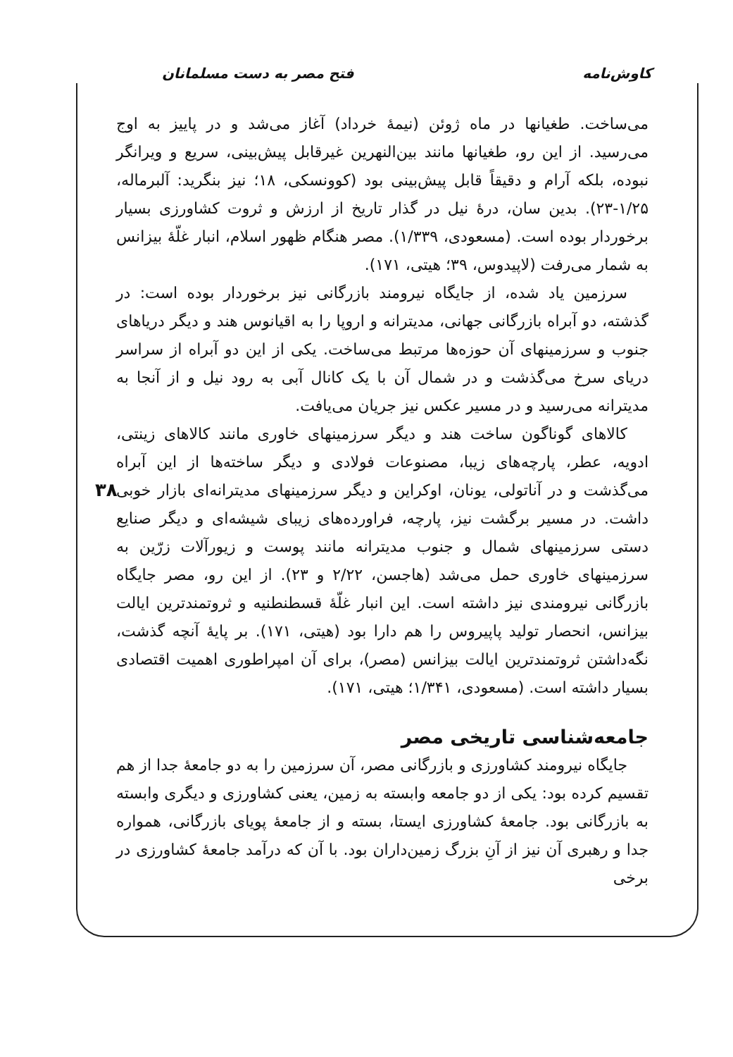کاوش‌نامه فتح مصر به دست مسلمانان
۳۸
می‌ساخت. طغیانها در ماه ژوئن (نیمهٔ خرداد) آغاز می‌شد و در پاییز به اوج می‌رسید. از این رو، طغیانها مانند بین‌النهرین غیرقابل پیش‌بینی، سریع و ویرانگر نبوده، بلکه آرام و دقیقاً قابل پیش‌بینی بود (کوونسکی، ۱۸؛ نیز بنگرید: آلبرماله، ۱/۲۵-۲۳). بدین سان، درهٔ نیل در گذار تاریخ از ارزش و ثروت کشاورزی بسیار برخوردار بوده است. (مسعودی، ۱/۳۳۹). مصر هنگام ظهور اسلام، انبار غلّهٔ بیزانس به شمار می‌رفت (لاپیدوس، ۳۹؛ هیتی، ۱۷۱).
سرزمین یاد شده، از جایگاه نیرومند بازرگانی نیز برخوردار بوده است: در گذشته، دو آبراه بازرگانی جهانی، مدیترانه و اروپا را به اقیانوس هند و دیگر دریاهای جنوب و سرزمینهای آن حوزه‌ها مرتبط می‌ساخت. یکی از این دو آبراه از سراسر دریای سرخ می‌گذشت و در شمال آن با یک کانال آبی به رود نیل و از آنجا به مدیترانه می‌رسید و در مسیر عکس نیز جریان می‌یافت.
کالاهای گوناگون ساخت هند و دیگر سرزمینهای خاوری مانند کالاهای زینتی، ادویه، عطر، پارچه‌های زیبا، مصنوعات فولادی و دیگر ساخته‌ها از این آبراه می‌گذشت و در آناتولی، یونان، اوکراین و دیگر سرزمینهای مدیترانه‌ای بازار خوبی داشت. در مسیر برگشت نیز، پارچه، فراورده‌های زیبای شیشه‌ای و دیگر صنایع دستی سرزمینهای شمال و جنوب مدیترانه مانند پوست و زیورآلات زرّین به سرزمینهای خاوری حمل می‌شد (هاجسن، ۲/۲۲ و ۲۳). از این رو، مصر جایگاه بازرگانی نیرومندی نیز داشته است. این انبار غلّهٔ قسطنطنیه و ثروتمندترین ایالت بیزانس، انحصار تولید پاپیروس را هم دارا بود (هیتی، ۱۷۱). بر پایهٔ آنچه گذشت، نگه‌داشتن ثروتمندترین ایالت بیزانس (مصر)، برای آن امپراطوری اهمیت اقتصادی بسیار داشته است. (مسعودی، ۱/۳۴۱؛ هیتی، ۱۷۱).
جامعه‌شناسی تاریخی مصر
جایگاه نیرومند کشاورزی و بازرگانی مصر، آن سرزمین را به دو جامعهٔ جدا از هم تقسیم کرده بود: یکی از دو جامعه وابسته به زمین، یعنی کشاورزی و دیگری وابسته به بازرگانی بود. جامعهٔ کشاورزی ایستا، بسته و از جامعهٔ پویای بازرگانی، همواره جدا و رهبری آن نیز از آنِ بزرگ زمین‌داران بود. با آن که درآمد جامعهٔ کشاورزی در برخی